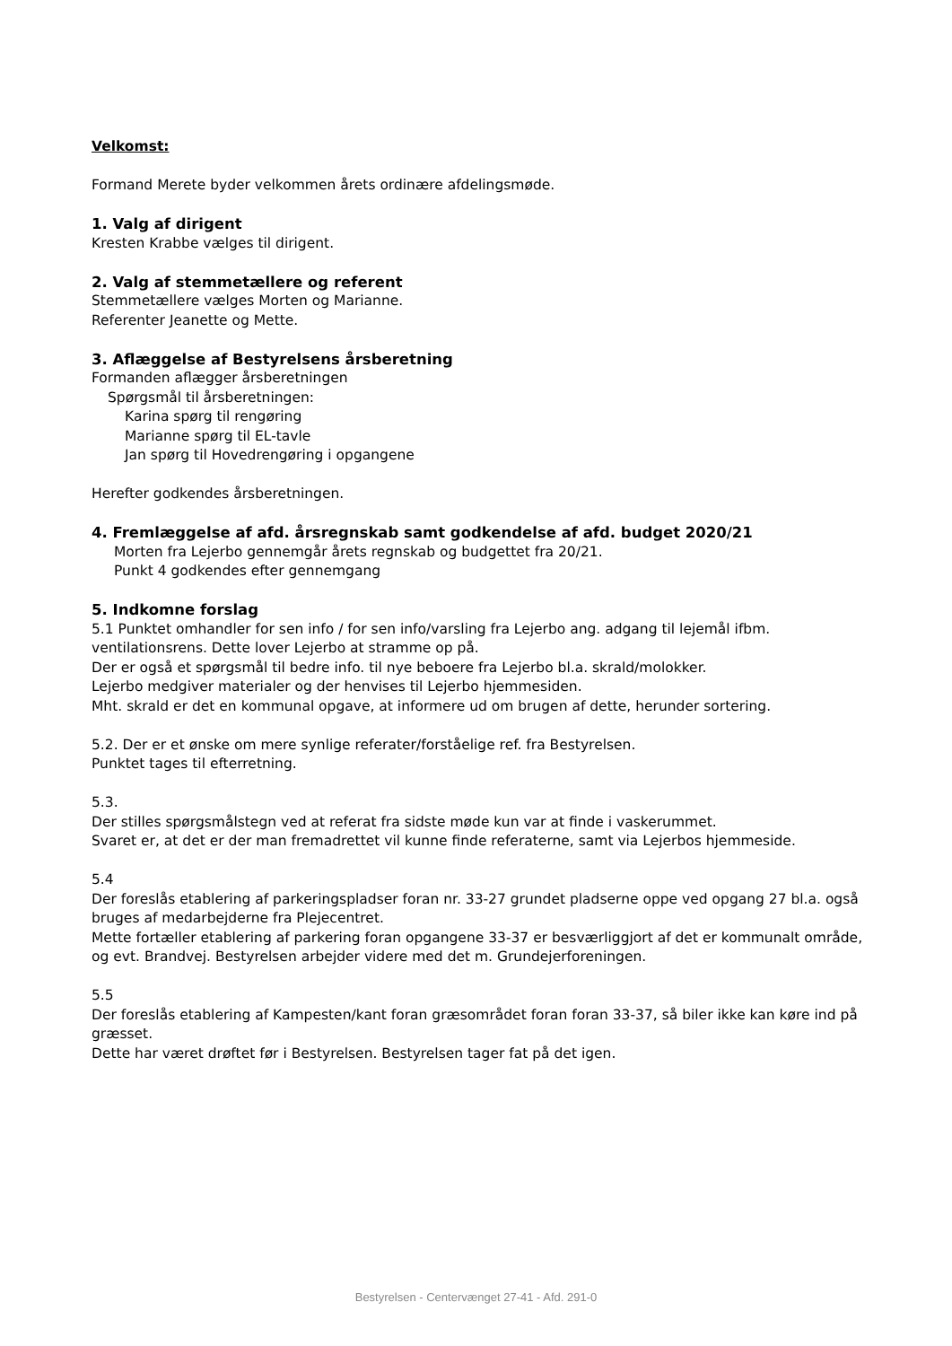Velkomst:
Formand Merete byder velkommen årets ordinære afdelingsmøde.
1. Valg af dirigent
Kresten Krabbe vælges til dirigent.
2. Valg af stemmetællere og referent
Stemmetællere vælges Morten og Marianne.
Referenter Jeanette og Mette.
3. Aflæggelse af Bestyrelsens årsberetning
Formanden aflægger årsberetningen
Spørgsmål til årsberetningen:
Karina spørg til rengøring
Marianne spørg til EL-tavle
Jan spørg til Hovedrengøring i opgangene
Herefter godkendes årsberetningen.
4. Fremlæggelse af afd. årsregnskab samt godkendelse af afd. budget 2020/21
Morten fra Lejerbo gennemgår årets regnskab og budgettet fra 20/21.
Punkt 4 godkendes efter gennemgang
5. Indkomne forslag
5.1 Punktet omhandler for sen info / for sen info/varsling fra Lejerbo ang. adgang til lejemål ifbm. ventilationsrens. Dette lover Lejerbo at stramme op på.
Der er også et spørgsmål til bedre info. til nye beboere fra Lejerbo bl.a. skrald/molokker.
Lejerbo medgiver materialer og der henvises til Lejerbo hjemmesiden.
Mht. skrald er det en kommunal opgave, at informere ud om brugen af dette, herunder sortering.
5.2. Der er et ønske om mere synlige referater/forståelige ref. fra Bestyrelsen.
Punktet tages til efterretning.
5.3.
Der stilles spørgsmålstegn ved at referat fra sidste møde kun var at finde i vaskerummet.
Svaret er, at det er der man fremadrettet vil kunne finde referaterne, samt via Lejerbos hjemmeside.
5.4
Der foreslås etablering af parkeringspladser foran nr. 33-27 grundet pladserne oppe ved opgang 27 bl.a. også bruges af medarbejderne fra Plejecentret.
Mette fortæller etablering af parkering foran opgangene 33-37 er besværliggjort af det er kommunalt område, og evt. Brandvej. Bestyrelsen arbejder videre med det m. Grundejerforeningen.
5.5
Der foreslås etablering af Kampesten/kant foran græsområdet foran foran 33-37, så biler ikke kan køre ind på græsset.
Dette har været drøftet før i Bestyrelsen. Bestyrelsen tager fat på det igen.
Bestyrelsen - Centervænget 27-41 - Afd. 291-0